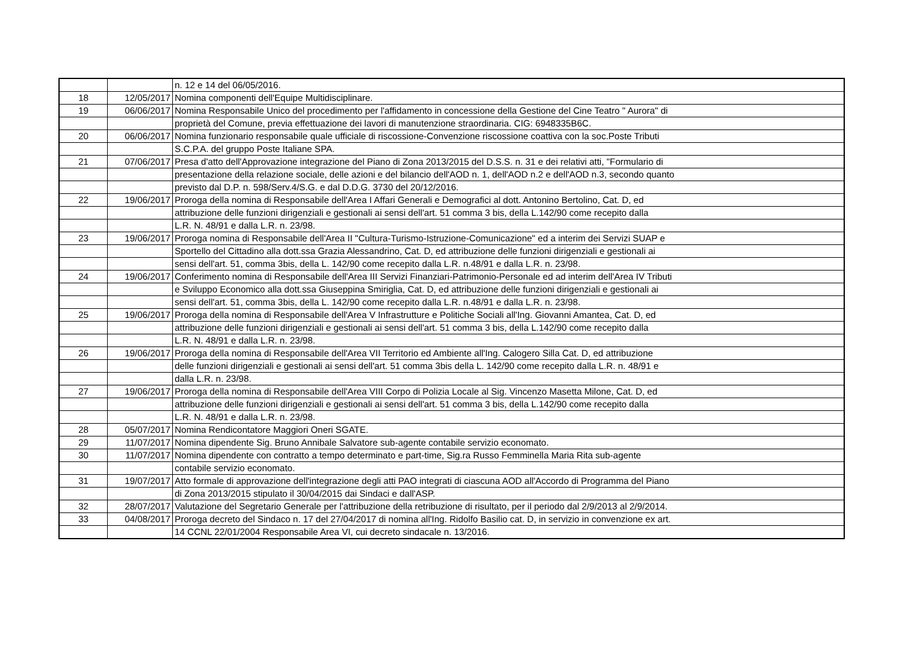| | | n. 12 e 14 del 06/05/2016. |
| 18 | 12/05/2017 | Nomina componenti dell'Equipe Multidisciplinare. |
| 19 | 06/06/2017 | Nomina Responsabile Unico del procedimento per l'affidamento in concessione della Gestione del Cine Teatro " Aurora" di |
| | | proprietà del Comune, previa effettuazione dei lavori di manutenzione straordinaria. CIG: 6948335B6C. |
| 20 | 06/06/2017 | Nomina funzionario responsabile quale ufficiale di riscossione-Convenzione riscossione coattiva con la soc.Poste Tributi |
| | | S.C.P.A. del gruppo Poste Italiane SPA. |
| 21 | 07/06/2017 | Presa d'atto dell'Approvazione integrazione del Piano di Zona 2013/2015 del D.S.S. n. 31 e dei relativi atti, "Formulario di |
| | | presentazione della relazione sociale, delle azioni e del bilancio dell'AOD n. 1, dell'AOD n.2 e dell'AOD n.3, secondo quanto |
| | | previsto dal D.P. n. 598/Serv.4/S.G. e dal D.D.G. 3730 del 20/12/2016. |
| 22 | 19/06/2017 | Proroga della nomina di Responsabile dell'Area I Affari Generali e Demografici al dott. Antonino Bertolino, Cat. D, ed |
| | | attribuzione delle funzioni dirigenziali e gestionali ai sensi dell'art. 51 comma 3 bis, della L.142/90 come recepito dalla |
| | | L.R. N. 48/91 e dalla L.R. n. 23/98. |
| 23 | 19/06/2017 | Proroga nomina di Responsabile dell'Area II "Cultura-Turismo-Istruzione-Comunicazione" ed a interim dei Servizi SUAP e |
| | | Sportello del Cittadino alla dott.ssa Grazia Alessandrino, Cat. D, ed attribuzione delle funzioni dirigenziali e gestionali ai |
| | | sensi dell'art. 51, comma 3bis, della L. 142/90 come recepito dalla L.R. n.48/91 e dalla L.R. n. 23/98. |
| 24 | 19/06/2017 | Conferimento nomina di Responsabile dell'Area III Servizi Finanziari-Patrimonio-Personale ed ad interim dell'Area IV Tributi |
| | | e Sviluppo Economico alla dott.ssa Giuseppina Smiriglia, Cat. D, ed attribuzione delle funzioni dirigenziali e gestionali ai |
| | | sensi dell'art. 51, comma 3bis, della L. 142/90 come recepito dalla L.R. n.48/91 e dalla L.R. n. 23/98. |
| 25 | 19/06/2017 | Proroga della nomina di Responsabile dell'Area V Infrastrutture e Politiche Sociali all'Ing. Giovanni Amantea, Cat. D, ed |
| | | attribuzione delle funzioni dirigenziali e gestionali ai sensi dell'art. 51 comma 3 bis, della L.142/90 come recepito dalla |
| | | L.R. N. 48/91 e dalla L.R. n. 23/98. |
| 26 | 19/06/2017 | Proroga della nomina di Responsabile dell'Area VII Territorio ed Ambiente all'Ing. Calogero Silla Cat. D, ed attribuzione |
| | | delle funzioni dirigenziali e gestionali ai sensi dell'art. 51 comma 3bis della L. 142/90 come recepito dalla L.R. n. 48/91 e |
| | | dalla L.R. n. 23/98. |
| 27 | 19/06/2017 | Proroga della nomina di Responsabile dell'Area VIII Corpo di Polizia Locale al Sig. Vincenzo Masetta Milone, Cat. D, ed |
| | | attribuzione delle funzioni dirigenziali e gestionali ai sensi dell'art. 51 comma 3 bis, della L.142/90 come recepito dalla |
| | | L.R. N. 48/91 e dalla L.R. n. 23/98. |
| 28 | 05/07/2017 | Nomina Rendicontatore Maggiori Oneri SGATE. |
| 29 | 11/07/2017 | Nomina dipendente Sig. Bruno Annibale Salvatore sub-agente contabile servizio economato. |
| 30 | 11/07/2017 | Nomina dipendente con contratto a tempo determinato e part-time, Sig.ra Russo Femminella Maria Rita sub-agente |
| | | contabile servizio economato. |
| 31 | 19/07/2017 | Atto formale di approvazione dell'integrazione degli atti PAO integrati di ciascuna AOD all'Accordo di Programma del Piano |
| | | di Zona 2013/2015 stipulato il 30/04/2015 dai Sindaci e dall'ASP. |
| 32 | 28/07/2017 | Valutazione del Segretario Generale per l'attribuzione della retribuzione di risultato, per il periodo dal 2/9/2013 al 2/9/2014. |
| 33 | 04/08/2017 | Proroga decreto del Sindaco n. 17 del 27/04/2017 di nomina all'Ing. Ridolfo Basilio cat. D, in servizio in convenzione ex art. |
| | | 14 CCNL 22/01/2004 Responsabile Area VI, cui decreto sindacale n. 13/2016. |